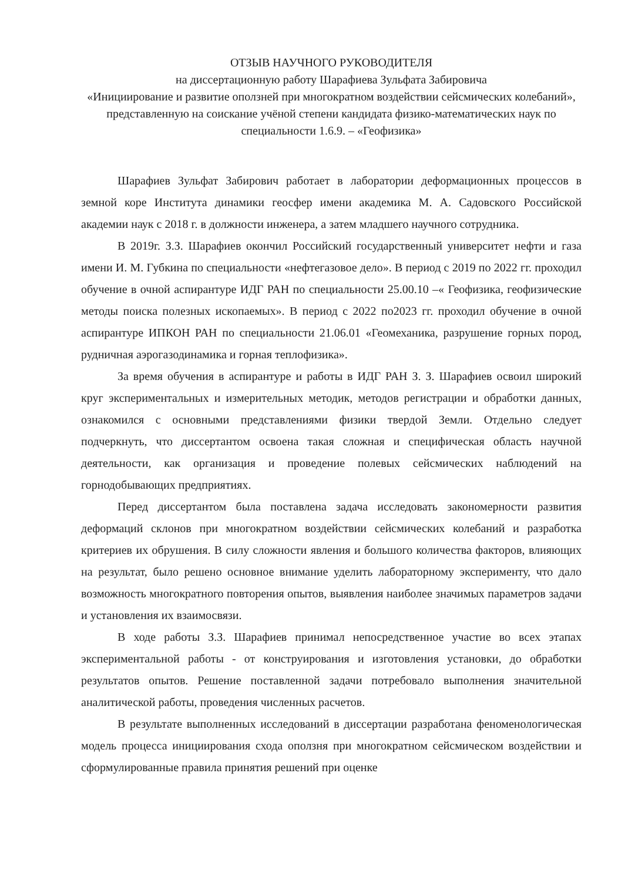ОТЗЫВ НАУЧНОГО РУКОВОДИТЕЛЯ
на диссертационную работу Шарафиева Зульфата Забировича
«Инициирование и развитие оползней при многократном воздействии сейсмических колебаний», представленную на соискание учёной степени кандидата физико-математических наук по специальности 1.6.9. – «Геофизика»
Шарафиев Зульфат Забирович работает в лаборатории деформационных процессов в земной коре Института динамики геосфер имени академика М. А. Садовского Российской академии наук с 2018 г. в должности инженера, а затем младшего научного сотрудника.
В 2019г. З.З. Шарафиев окончил Российский государственный университет нефти и газа имени И. М. Губкина по специальности «нефтегазовое дело». В период с 2019 по 2022 гг. проходил обучение в очной аспирантуре ИДГ РАН по специальности 25.00.10 –« Геофизика, геофизические методы поиска полезных ископаемых». В период с 2022 по2023 гг. проходил обучение в очной аспирантуре ИПКОН РАН по специальности 21.06.01 «Геомеханика, разрушение горных пород, рудничная аэрогазодинамика и горная теплофизика».
За время обучения в аспирантуре и работы в ИДГ РАН З. З. Шарафиев освоил широкий круг экспериментальных и измерительных методик, методов регистрации и обработки данных, ознакомился с основными представлениями физики твердой Земли. Отдельно следует подчеркнуть, что диссертантом освоена такая сложная и специфическая область научной деятельности, как организация и проведение полевых сейсмических наблюдений на горнодобывающих предприятиях.
Перед диссертантом была поставлена задача исследовать закономерности развития деформаций склонов при многократном воздействии сейсмических колебаний и разработка критериев их обрушения. В силу сложности явления и большого количества факторов, влияющих на результат, было решено основное внимание уделить лабораторному эксперименту, что дало возможность многократного повторения опытов, выявления наиболее значимых параметров задачи и установления их взаимосвязи.
В ходе работы З.З. Шарафиев принимал непосредственное участие во всех этапах экспериментальной работы - от конструирования и изготовления установки, до обработки результатов опытов. Решение поставленной задачи потребовало выполнения значительной аналитической работы, проведения численных расчетов.
В результате выполненных исследований в диссертации разработана феноменологическая модель процесса инициирования схода оползня при многократном сейсмическом воздействии и сформулированные правила принятия решений при оценке